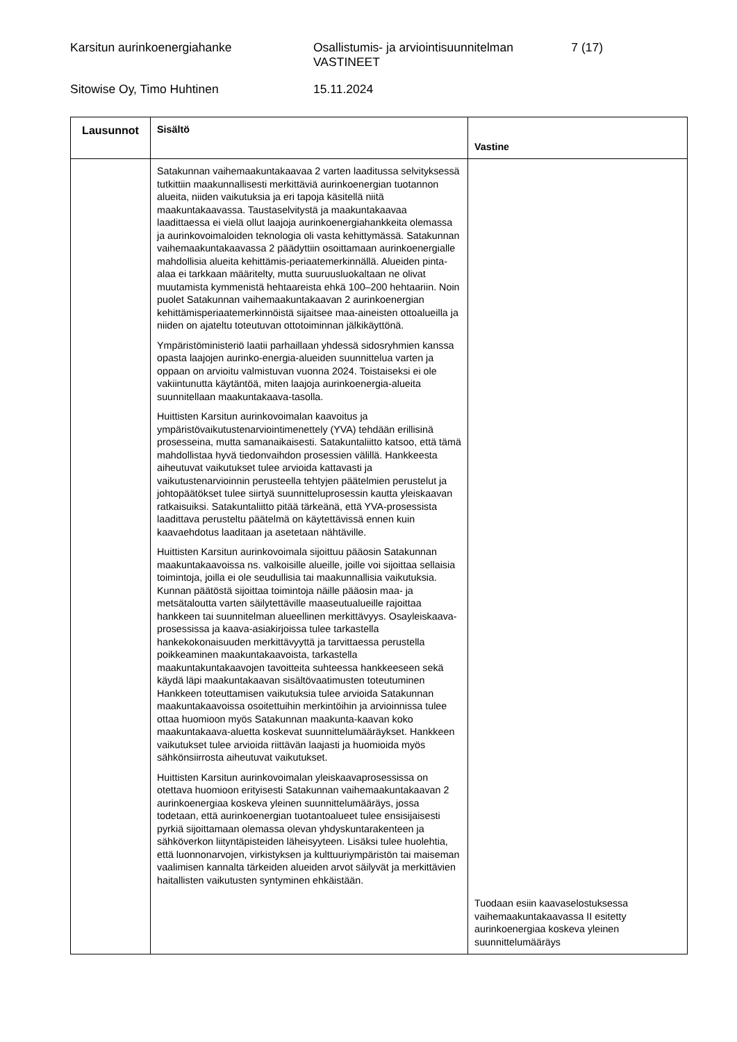Karsitun aurinkoenergiahanke Osallistumis- ja arviointisuunnitelman VASTINEET
7 (17)
Sitowise Oy, Timo Huhtinen 15.11.2024
| Lausunnot | Sisältö | Vastine |
| --- | --- | --- |
| | Satakunnan vaihemaakuntakaavaa 2 varten laaditussa selvityksessä tutkittiin maakunnallisesti merkittäviä aurinkoenergian tuotannon alueita, niiden vaikutuksia ja eri tapoja käsitellä niitä maakuntakaavassa. Taustaselvitystä ja maakuntakaavaa laadittaessa ei vielä ollut laajoja aurinkoenergiahankkeita olemassa ja aurinkovoimaloiden teknologia oli vasta kehittymässä. Satakunnan vaihemaakuntakaavassa 2 päädyttiin osoittamaan aurinkoenergialle mahdollisia alueita kehittämis-periaatemerkinnällä. Alueiden pinta-alaa ei tarkkaan määritelty, mutta suuruusluokaltaan ne olivat muutamista kymmenistä hehtaareista ehkä 100–200 hehtaariin. Noin puolet Satakunnan vaihemaakuntakaavan 2 aurinkoenergian kehittämisperiaatemerkinnöistä sijaitsee maa-aineisten ottoalueilla ja niiden on ajateltu toteutuvan ottotoiminnan jälkikäyttönä. Ympäristöministeriö laatii parhaillaan yhdessä sidosryhmien kanssa opasta laajojen aurinko-energia-alueiden suunnittelua varten ja oppaan on arvioitu valmistuvan vuonna 2024. Toistaiseksi ei ole vakiintunutta käytäntöä, miten laajoja aurinkoenergia-alueita suunnitellaan maakuntakaava-tasolla. Huittisten Karsitun aurinkovoimalan kaavoitus ja ympäristövaikutustenarviointimenettely (YVA) tehdään erillisinä prosesseina, mutta samanaikaisesti. Satakuntaliitto katsoo, että tämä mahdollistaa hyvä tiedonvaihdon prosessien välillä. Hankkeesta aiheutuvat vaikutukset tulee arvioida kattavasti ja vaikutustenarvioinnin perusteella tehtyjen päätelmien perustelut ja johtopäätökset tulee siirtyä suunnitteluprosessin kautta yleiskaavan ratkaisuiksi. Satakuntaliitto pitää tärkeänä, että YVA-prosessista laadittava perusteltu päätelmä on käytettävissä ennen kuin kaavaehdotus laaditaan ja asetetaan nähtäville. Huittisten Karsitun aurinkovoimala sijoittuu pääosin Satakunnan maakuntakaavoissa ns. valkoisille alueille, joille voi sijoittaa sellaisia toimintoja, joilla ei ole seudullisia tai maakunnallisia vaikutuksia. Kunnan päätöstä sijoittaa toimintoja näille pääosin maa- ja metsätaloutta varten säilytettäville maaseutualueille rajoittaa hankkeen tai suunnitelman alueellinen merkittävyys. Osayleiskaava-prosessissa ja kaava-asiakirjoissa tulee tarkastella hankekokonaisuuden merkittävyyttä ja tarvittaessa perustella poikkeaminen maakuntakaavoista, tarkastella maakuntakuntakaavojen tavoitteita suhteessa hankkeeseen sekä käydä läpi maakuntakaavan sisältövaatimusten toteutuminen Hankkeen toteuttamisen vaikutuksia tulee arvioida Satakunnan maakuntakaavoissa osoitettuihin merkintöihin ja arvioinnissa tulee ottaa huomioon myös Satakunnan maakunta-kaavan koko maakuntakaava-aluetta koskevat suunnittelumääräykset. Hankkeen vaikutukset tulee arvioida riittävän laajasti ja huomioida myös sähkönsiirrosta aiheutuvat vaikutukset. Huittisten Karsitun aurinkovoimalan yleiskaavaprosessissa on otettava huomioon erityisesti Satakunnan vaihemaakuntakaavan 2 aurinkoenergiaa koskeva yleinen suunnittelumääräys, jossa todetaan, että aurinkoenergian tuotantoalueet tulee ensisijaisesti pyrkiä sijoittamaan olemassa olevan yhdyskuntarakenteen ja sähköverkon liityntäpisteiden läheisyyteen. Lisäksi tulee huolehtia, että luonnonarvojen, virkistyksen ja kulttuuriympäristön tai maiseman vaalimisen kannalta tärkeiden alueiden arvot säilyvät ja merkittävien haitallisten vaikutusten syntyminen ehkäistään. | Tuodaan esiin kaavaselostuksessa vaihemaakuntakaavassa II esitetty aurinkoenergiaa koskeva yleinen suunnittelumääräys |